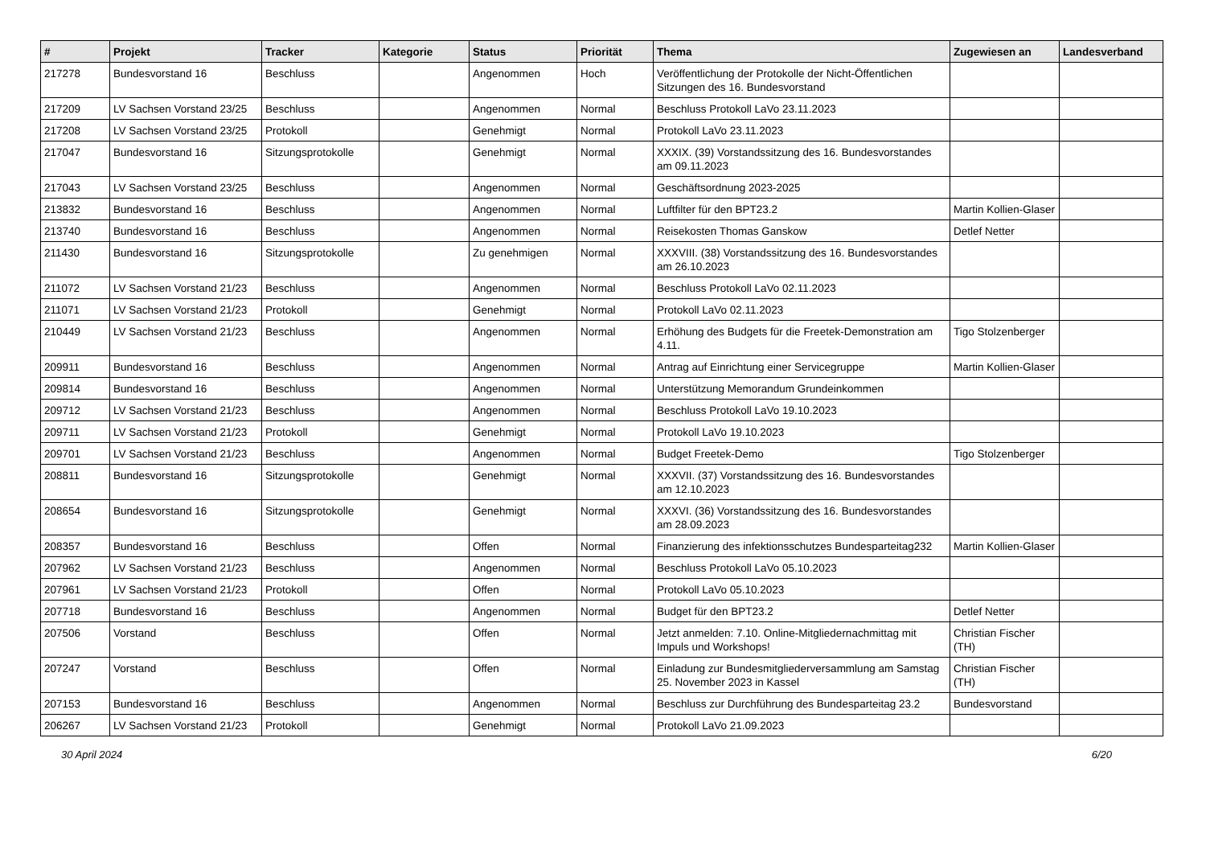| # | Projekt | Tracker | Kategorie | Status | Priorität | Thema | Zugewiesen an | Landesverband |
| --- | --- | --- | --- | --- | --- | --- | --- | --- |
| 217278 | Bundesvorstand 16 | Beschluss | | Angenommen | Hoch | Veröffentlichung der Protokolle der Nicht-Öffentlichen Sitzungen des 16. Bundesvorstand | | |
| 217209 | LV Sachsen Vorstand 23/25 | Beschluss | | Angenommen | Normal | Beschluss Protokoll LaVo 23.11.2023 | | |
| 217208 | LV Sachsen Vorstand 23/25 | Protokoll | | Genehmigt | Normal | Protokoll LaVo 23.11.2023 | | |
| 217047 | Bundesvorstand 16 | Sitzungsprotokolle | | Genehmigt | Normal | XXXIX. (39) Vorstandssitzung des 16. Bundesvorstandes am 09.11.2023 | | |
| 217043 | LV Sachsen Vorstand 23/25 | Beschluss | | Angenommen | Normal | Geschäftsordnung 2023-2025 | | |
| 213832 | Bundesvorstand 16 | Beschluss | | Angenommen | Normal | Luftfilter für den BPT23.2 | Martin Kollien-Glaser | |
| 213740 | Bundesvorstand 16 | Beschluss | | Angenommen | Normal | Reisekosten Thomas Ganskow | Detlef Netter | |
| 211430 | Bundesvorstand 16 | Sitzungsprotokolle | | Zu genehmigen | Normal | XXXVIII. (38) Vorstandssitzung des 16. Bundesvorstandes am 26.10.2023 | | |
| 211072 | LV Sachsen Vorstand 21/23 | Beschluss | | Angenommen | Normal | Beschluss Protokoll LaVo 02.11.2023 | | |
| 211071 | LV Sachsen Vorstand 21/23 | Protokoll | | Genehmigt | Normal | Protokoll LaVo 02.11.2023 | | |
| 210449 | LV Sachsen Vorstand 21/23 | Beschluss | | Angenommen | Normal | Erhöhung des Budgets für die Freetek-Demonstration am 4.11. | Tigo Stolzenberger | |
| 209911 | Bundesvorstand 16 | Beschluss | | Angenommen | Normal | Antrag auf Einrichtung einer Servicegruppe | Martin Kollien-Glaser | |
| 209814 | Bundesvorstand 16 | Beschluss | | Angenommen | Normal | Unterstützung Memorandum Grundeinkommen | | |
| 209712 | LV Sachsen Vorstand 21/23 | Beschluss | | Angenommen | Normal | Beschluss Protokoll LaVo 19.10.2023 | | |
| 209711 | LV Sachsen Vorstand 21/23 | Protokoll | | Genehmigt | Normal | Protokoll LaVo 19.10.2023 | | |
| 209701 | LV Sachsen Vorstand 21/23 | Beschluss | | Angenommen | Normal | Budget Freetek-Demo | Tigo Stolzenberger | |
| 208811 | Bundesvorstand 16 | Sitzungsprotokolle | | Genehmigt | Normal | XXXVII. (37) Vorstandssitzung des 16. Bundesvorstandes am 12.10.2023 | | |
| 208654 | Bundesvorstand 16 | Sitzungsprotokolle | | Genehmigt | Normal | XXXVI. (36) Vorstandssitzung des 16. Bundesvorstandes am 28.09.2023 | | |
| 208357 | Bundesvorstand 16 | Beschluss | | Offen | Normal | Finanzierung des infektionsschutzes Bundesparteitag232 | Martin Kollien-Glaser | |
| 207962 | LV Sachsen Vorstand 21/23 | Beschluss | | Angenommen | Normal | Beschluss Protokoll LaVo 05.10.2023 | | |
| 207961 | LV Sachsen Vorstand 21/23 | Protokoll | | Offen | Normal | Protokoll LaVo 05.10.2023 | | |
| 207718 | Bundesvorstand 16 | Beschluss | | Angenommen | Normal | Budget für den BPT23.2 | Detlef Netter | |
| 207506 | Vorstand | Beschluss | | Offen | Normal | Jetzt anmelden: 7.10. Online-Mitgliedernachmittag mit Impuls und Workshops! | Christian Fischer (TH) | |
| 207247 | Vorstand | Beschluss | | Offen | Normal | Einladung zur Bundesmitgliederversammlung am Samstag 25. November 2023 in Kassel | Christian Fischer (TH) | |
| 207153 | Bundesvorstand 16 | Beschluss | | Angenommen | Normal | Beschluss zur Durchführung des Bundesparteitag 23.2 | Bundesvorstand | |
| 206267 | LV Sachsen Vorstand 21/23 | Protokoll | | Genehmigt | Normal | Protokoll LaVo 21.09.2023 | | |
30 April 2024 6/20